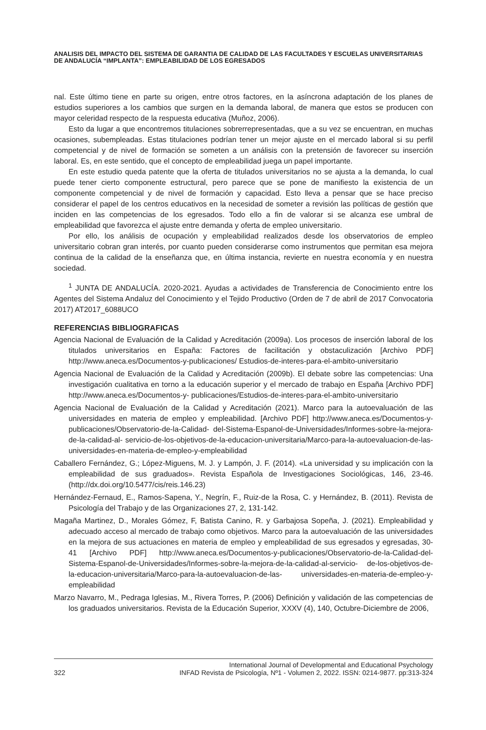ANALISIS DEL IMPACTO DEL SISTEMA DE GARANTIA DE CALIDAD DE LAS FACULTADES Y ESCUELAS UNIVERSITARIAS DE ANDALUCÍA “IMPLANTA”: EMPLEABILIDAD DE LOS EGRESADOS
nal. Este último tiene en parte su origen, entre otros factores, en la asíncrona adaptación de los planes de estudios superiores a los cambios que surgen en la demanda laboral, de manera que estos se producen con mayor celeridad respecto de la respuesta educativa (Muñoz, 2006).
Esto da lugar a que encontremos titulaciones sobrerrepresentadas, que a su vez se encuentran, en muchas ocasiones, subempleadas. Estas titulaciones podrían tener un mejor ajuste en el mercado laboral si su perfil competencial y de nivel de formación se someten a un análisis con la pretensión de favorecer su inserción laboral. Es, en este sentido, que el concepto de empleabilidad juega un papel importante.
En este estudio queda patente que la oferta de titulados universitarios no se ajusta a la demanda, lo cual puede tener cierto componente estructural, pero parece que se pone de manifiesto la existencia de un componente competencial y de nivel de formación y capacidad. Esto lleva a pensar que se hace preciso considerar el papel de los centros educativos en la necesidad de someter a revisión las políticas de gestión que inciden en las competencias de los egresados. Todo ello a fin de valorar si se alcanza ese umbral de empleabilidad que favorezca el ajuste entre demanda y oferta de empleo universitario.
Por ello, los análisis de ocupación y empleabilidad realizados desde los observatorios de empleo universitario cobran gran interés, por cuanto pueden considerarse como instrumentos que permitan esa mejora continua de la calidad de la enseñanza que, en última instancia, revierte en nuestra economía y en nuestra sociedad.
<sup>1</sup> JUNTA DE ANDALUCÍA. 2020-2021. Ayudas a actividades de Transferencia de Conocimiento entre los Agentes del Sistema Andaluz del Conocimiento y el Tejido Productivo (Orden de 7 de abril de 2017 Convocatoria 2017) AT2017_6088UCO
REFERENCIAS BIBLIOGRAFICAS
Agencia Nacional de Evaluación de la Calidad y Acreditación (2009a). Los procesos de inserción laboral de los titulados universitarios en España: Factores de facilitación y obstaculización [Archivo PDF] http://www.aneca.es/Documentos-y-publicaciones/ Estudios-de-interes-para-el-ambito-universitario
Agencia Nacional de Evaluación de la Calidad y Acreditación (2009b). El debate sobre las competencias: Una investigación cualitativa en torno a la educación superior y el mercado de trabajo en España [Archivo PDF] http://www.aneca.es/Documentos-y- publicaciones/Estudios-de-interes-para-el-ambito-universitario
Agencia Nacional de Evaluación de la Calidad y Acreditación (2021). Marco para la autoevaluación de las universidades en materia de empleo y empleabilidad. [Archivo PDF] http://www.aneca.es/Documentos-y-publicaciones/Observatorio-de-la-Calidad- del-Sistema-Espanol-de-Universidades/Informes-sobre-la-mejora-de-la-calidad-al- servicio-de-los-objetivos-de-la-educacion-universitaria/Marco-para-la-autoevaluacion-de-las-universidades-en-materia-de-empleo-y-empleabilidad
Caballero Fernández, G.; López-Miguens, M. J. y Lampón, J. F. (2014). «La universidad y su implicación con la empleabilidad de sus graduados». Revista Española de Investigaciones Sociológicas, 146, 23-46. (http://dx.doi.org/10.5477/cis/reis.146.23)
Hernández-Fernaud, E., Ramos-Sapena, Y., Negrín, F., Ruiz-de la Rosa, C. y Hernández, B. (2011). Revista de Psicología del Trabajo y de las Organizaciones 27, 2, 131-142.
Magaña Martinez, D., Morales Gómez, F, Batista Canino, R. y Garbajosa Sopeña, J. (2021). Empleabilidad y adecuado acceso al mercado de trabajo como objetivos. Marco para la autoevaluación de las universidades en la mejora de sus actuaciones en materia de empleo y empleabilidad de sus egresados y egresadas, 30-41 [Archivo PDF] http://www.aneca.es/Documentos-y-publicaciones/Observatorio-de-la-Calidad-del- Sistema-Espanol-de-Universidades/Informes-sobre-la-mejora-de-la-calidad-al-servicio- de-los-objetivos-de-la-educacion-universitaria/Marco-para-la-autoevaluacion-de-las- universidades-en-materia-de-empleo-y-empleabilidad
Marzo Navarro, M., Pedraga Iglesias, M., Rivera Torres, P. (2006) Definición y validación de las competencias de los graduados universitarios. Revista de la Educación Superior, XXXV (4), 140, Octubre-Diciembre de 2006,
322 International Journal of Developmental and Educational Psychology
INFAD Revista de Psicología, Nº1 - Volumen 2, 2022. ISSN: 0214-9877. pp:313-324